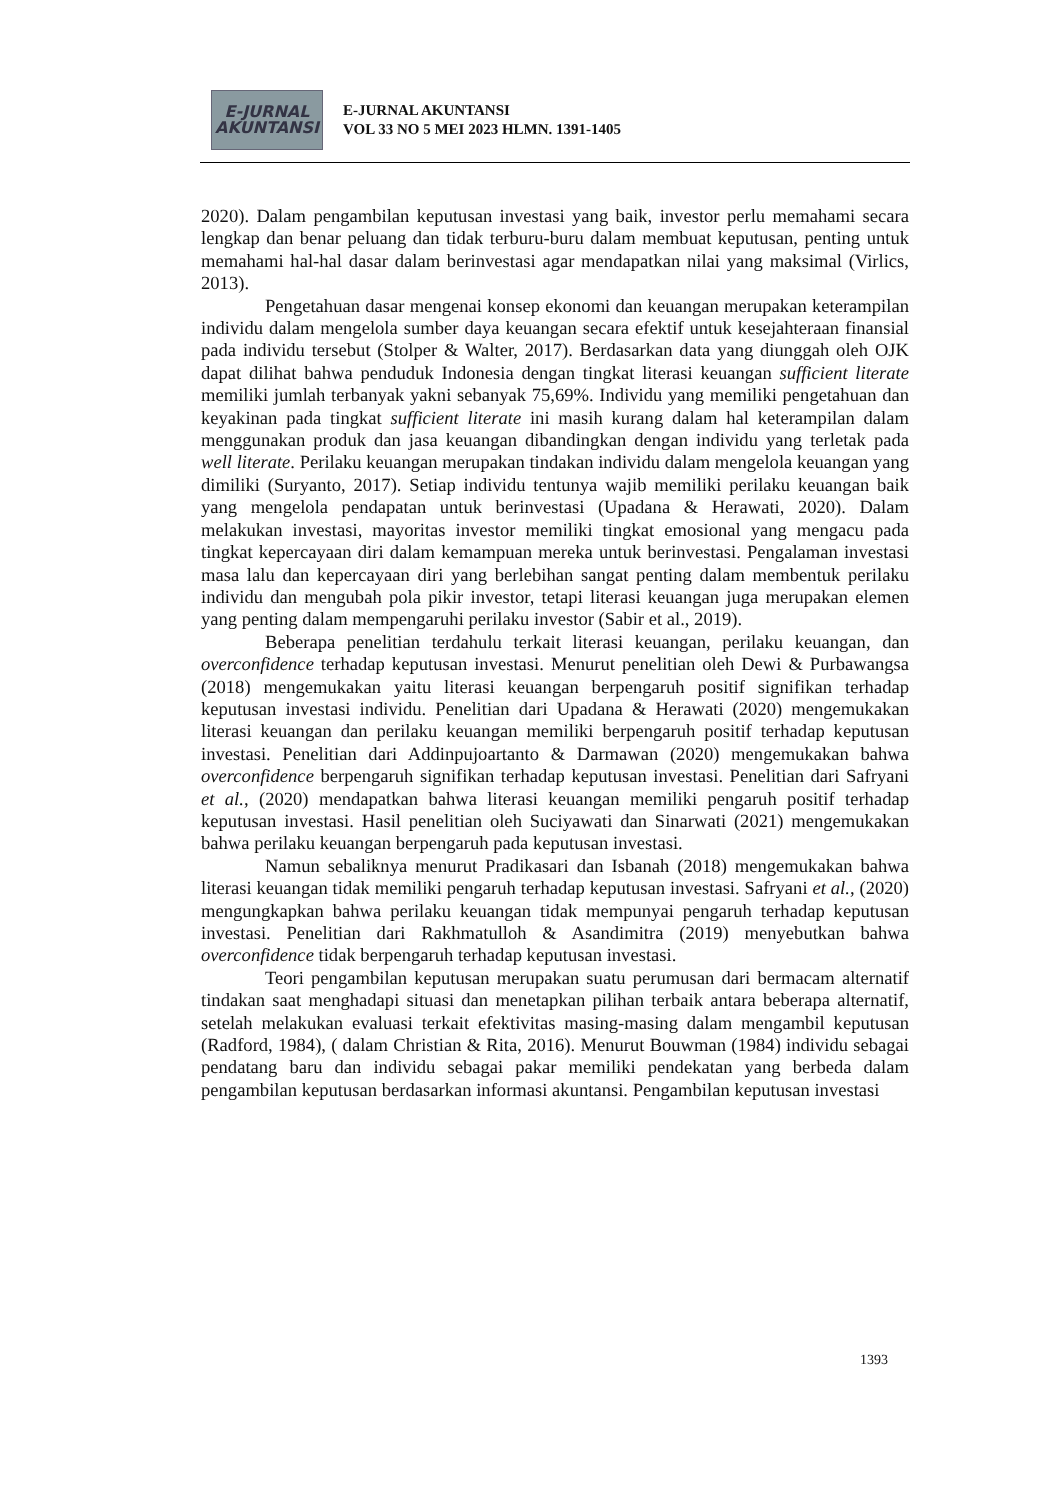E-JURNAL
AKUNTANSI
E-JURNAL AKUNTANSI
VOL 33 NO 5 MEI 2023 HLMN. 1391-1405
2020). Dalam pengambilan keputusan investasi yang baik, investor perlu memahami secara lengkap dan benar peluang dan tidak terburu-buru dalam membuat keputusan, penting untuk memahami hal-hal dasar dalam berinvestasi agar mendapatkan nilai yang maksimal (Virlics, 2013).
Pengetahuan dasar mengenai konsep ekonomi dan keuangan merupakan keterampilan individu dalam mengelola sumber daya keuangan secara efektif untuk kesejahteraan finansial pada individu tersebut (Stolper & Walter, 2017). Berdasarkan data yang diunggah oleh OJK dapat dilihat bahwa penduduk Indonesia dengan tingkat literasi keuangan sufficient literate memiliki jumlah terbanyak yakni sebanyak 75,69%. Individu yang memiliki pengetahuan dan keyakinan pada tingkat sufficient literate ini masih kurang dalam hal keterampilan dalam menggunakan produk dan jasa keuangan dibandingkan dengan individu yang terletak pada well literate. Perilaku keuangan merupakan tindakan individu dalam mengelola keuangan yang dimiliki (Suryanto, 2017). Setiap individu tentunya wajib memiliki perilaku keuangan baik yang mengelola pendapatan untuk berinvestasi (Upadana & Herawati, 2020). Dalam melakukan investasi, mayoritas investor memiliki tingkat emosional yang mengacu pada tingkat kepercayaan diri dalam kemampuan mereka untuk berinvestasi. Pengalaman investasi masa lalu dan kepercayaan diri yang berlebihan sangat penting dalam membentuk perilaku individu dan mengubah pola pikir investor, tetapi literasi keuangan juga merupakan elemen yang penting dalam mempengaruhi perilaku investor (Sabir et al., 2019).
Beberapa penelitian terdahulu terkait literasi keuangan, perilaku keuangan, dan overconfidence terhadap keputusan investasi. Menurut penelitian oleh Dewi & Purbawangsa (2018) mengemukakan yaitu literasi keuangan berpengaruh positif signifikan terhadap keputusan investasi individu. Penelitian dari Upadana & Herawati (2020) mengemukakan literasi keuangan dan perilaku keuangan memiliki berpengaruh positif terhadap keputusan investasi. Penelitian dari Addinpujoartanto & Darmawan (2020) mengemukakan bahwa overconfidence berpengaruh signifikan terhadap keputusan investasi. Penelitian dari Safryani et al., (2020) mendapatkan bahwa literasi keuangan memiliki pengaruh positif terhadap keputusan investasi. Hasil penelitian oleh Suciyawati dan Sinarwati (2021) mengemukakan bahwa perilaku keuangan berpengaruh pada keputusan investasi.
Namun sebaliknya menurut Pradikasari dan Isbanah (2018) mengemukakan bahwa literasi keuangan tidak memiliki pengaruh terhadap keputusan investasi. Safryani et al., (2020) mengungkapkan bahwa perilaku keuangan tidak mempunyai pengaruh terhadap keputusan investasi. Penelitian dari Rakhmatulloh & Asandimitra (2019) menyebutkan bahwa overconfidence tidak berpengaruh terhadap keputusan investasi.
Teori pengambilan keputusan merupakan suatu perumusan dari bermacam alternatif tindakan saat menghadapi situasi dan menetapkan pilihan terbaik antara beberapa alternatif, setelah melakukan evaluasi terkait efektivitas masing-masing dalam mengambil keputusan (Radford, 1984), ( dalam Christian & Rita, 2016). Menurut Bouwman (1984) individu sebagai pendatang baru dan individu sebagai pakar memiliki pendekatan yang berbeda dalam pengambilan keputusan berdasarkan informasi akuntansi. Pengambilan keputusan investasi
1393